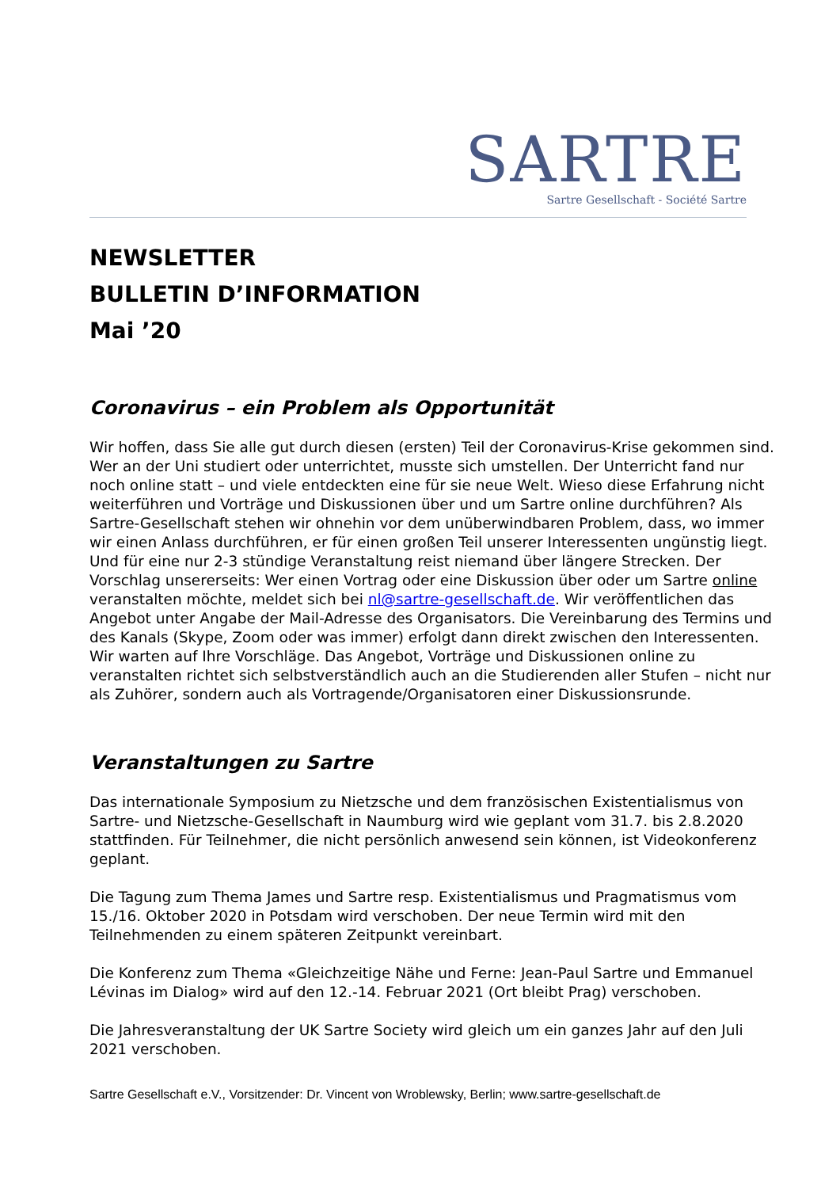SARTRE
Sartre Gesellschaft - Société Sartre
NEWSLETTER
BULLETIN D’INFORMATION
Mai ’20
Coronavirus – ein Problem als Opportunität
Wir hoffen, dass Sie alle gut durch diesen (ersten) Teil der Coronavirus-Krise gekommen sind. Wer an der Uni studiert oder unterrichtet, musste sich umstellen. Der Unterricht fand nur noch online statt – und viele entdeckten eine für sie neue Welt. Wieso diese Erfahrung nicht weiterführen und Vorträge und Diskussionen über und um Sartre online durchführen? Als Sartre-Gesellschaft stehen wir ohnehin vor dem unüberwindbaren Problem, dass, wo immer wir einen Anlass durchführen, er für einen großen Teil unserer Interessenten ungünstig liegt. Und für eine nur 2-3 stündige Veranstaltung reist niemand über längere Strecken. Der Vorschlag unsererseits: Wer einen Vortrag oder eine Diskussion über oder um Sartre online veranstalten möchte, meldet sich bei nl@sartre-gesellschaft.de. Wir veröffentlichen das Angebot unter Angabe der Mail-Adresse des Organisators. Die Vereinbarung des Termins und des Kanals (Skype, Zoom oder was immer) erfolgt dann direkt zwischen den Interessenten. Wir warten auf Ihre Vorschläge. Das Angebot, Vorträge und Diskussionen online zu veranstalten richtet sich selbstverständlich auch an die Studierenden aller Stufen – nicht nur als Zuhörer, sondern auch als Vortragende/Organisatoren einer Diskussionsrunde.
Veranstaltungen zu Sartre
Das internationale Symposium zu Nietzsche und dem französischen Existentialismus von Sartre- und Nietzsche-Gesellschaft in Naumburg wird wie geplant vom 31.7. bis 2.8.2020 stattfinden. Für Teilnehmer, die nicht persönlich anwesend sein können, ist Videokonferenz geplant.
Die Tagung zum Thema James und Sartre resp. Existentialismus und Pragmatismus vom 15./16. Oktober 2020 in Potsdam wird verschoben. Der neue Termin wird mit den Teilnehmenden zu einem späteren Zeitpunkt vereinbart.
Die Konferenz zum Thema «Gleichzeitige Nähe und Ferne: Jean-Paul Sartre und Emmanuel Lévinas im Dialog» wird auf den 12.-14. Februar 2021 (Ort bleibt Prag) verschoben.
Die Jahresveranstaltung der UK Sartre Society wird gleich um ein ganzes Jahr auf den Juli 2021 verschoben.
Sartre Gesellschaft e.V., Vorsitzender: Dr. Vincent von Wroblewsky, Berlin; www.sartre-gesellschaft.de